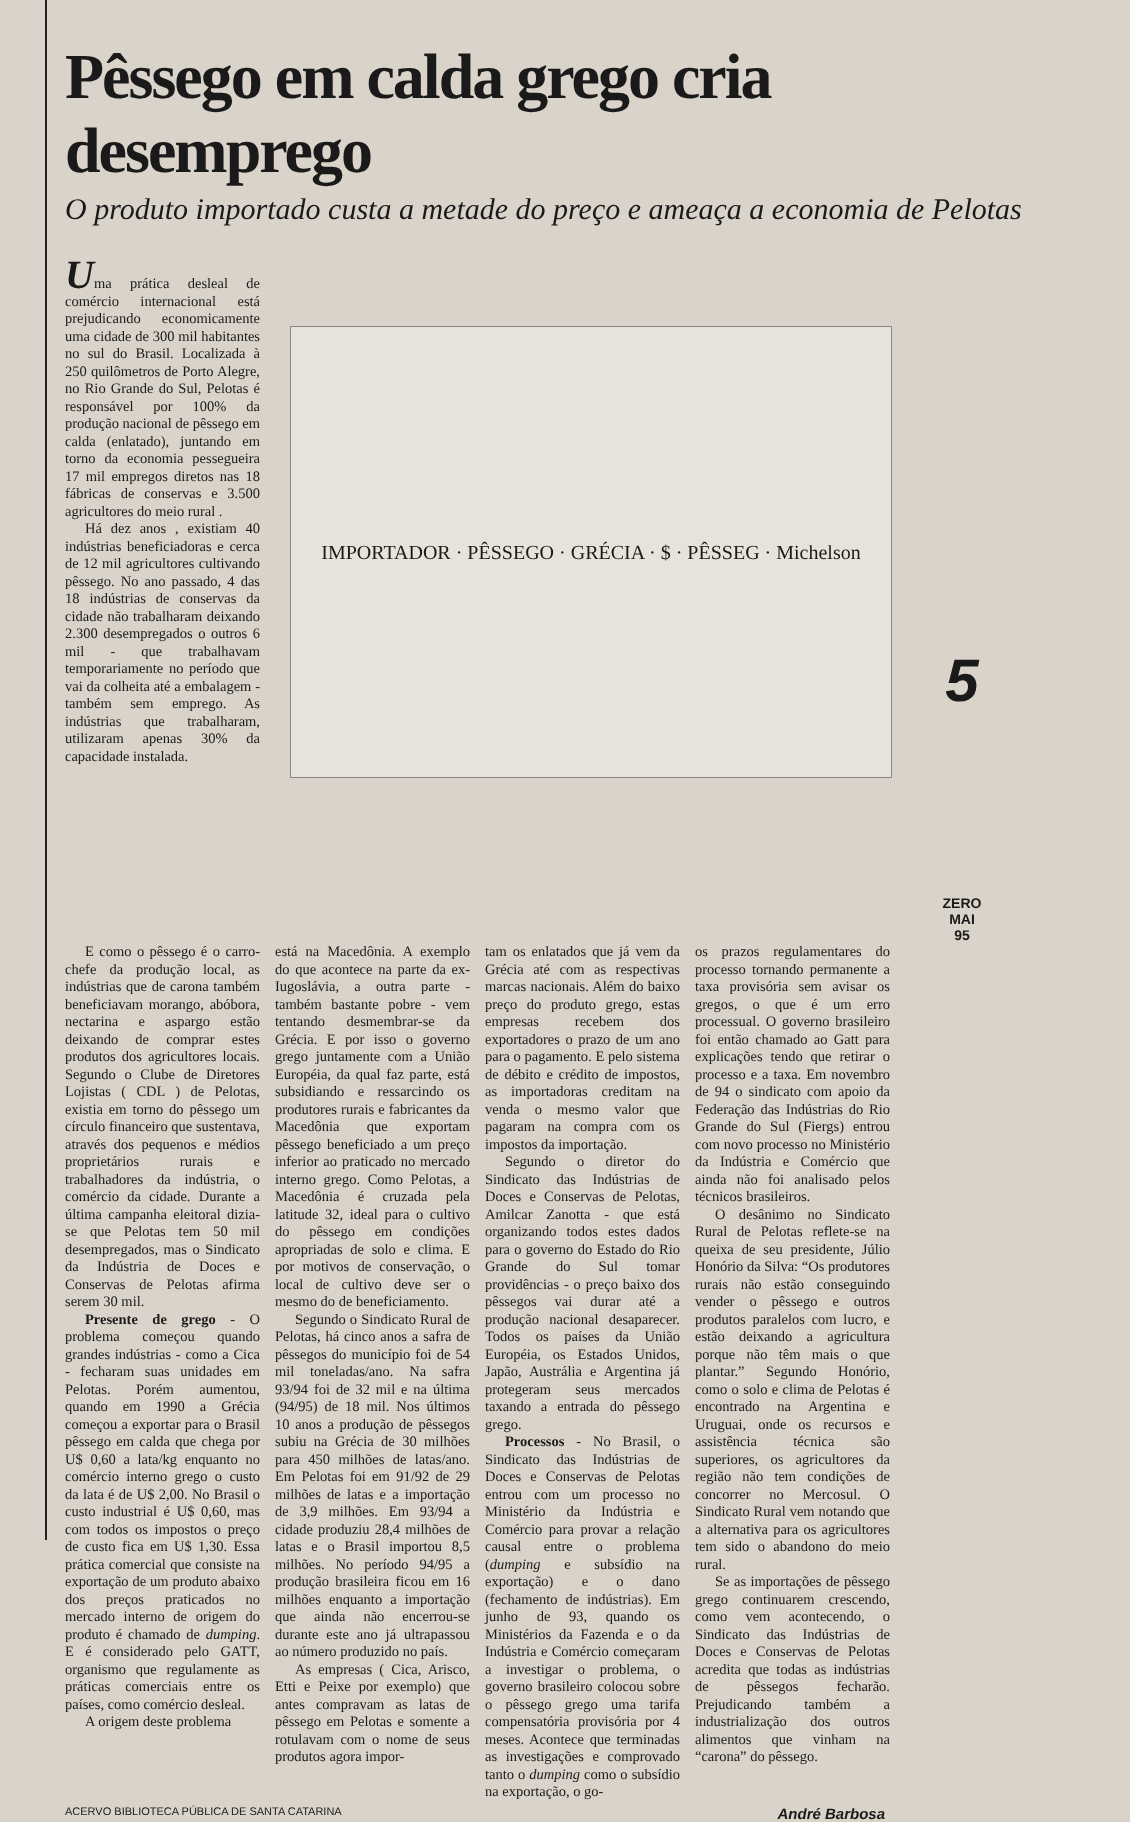Pêssego em calda grego cria desemprego
O produto importado custa a metade do preço e ameaça a economia de Pelotas
Uma prática desleal de comércio internacional está prejudicando economicamente uma cidade de 300 mil habitantes no sul do Brasil. Localizada à 250 quilômetros de Porto Alegre, no Rio Grande do Sul, Pelotas é responsável por 100% da produção nacional de pêssego em calda (enlatado), juntando em torno da economia pessegueira 17 mil empregos diretos nas 18 fábricas de conservas e 3.500 agricultores do meio rural .
Há dez anos , existiam 40 indústrias beneficiadoras e cerca de 12 mil agricultores cultivando pêssego. No ano passado, 4 das 18 indústrias de conservas da cidade não trabalharam deixando 2.300 desempregados o outros 6 mil - que trabalhavam temporariamente no período que vai da colheita até a embalagem - também sem emprego. As indústrias que trabalharam, utilizaram apenas 30% da capacidade instalada.
IMPORTADOR · PÊSSEGO · GRÉCIA · $ · PÊSSEG · Michelson
5
ZERO
MAI
95
E como o pêssego é o carro-chefe da produção local, as indústrias que de carona também beneficiavam morango, abóbora, nectarina e aspargo estão deixando de comprar estes produtos dos agricultores locais. Segundo o Clube de Diretores Lojistas ( CDL ) de Pelotas, existia em torno do pêssego um círculo financeiro que sustentava, através dos pequenos e médios proprietários rurais e trabalhadores da indústria, o comércio da cidade. Durante a última campanha eleitoral dizia-se que Pelotas tem 50 mil desempregados, mas o Sindicato da Indústria de Doces e Conservas de Pelotas afirma serem 30 mil.
Presente de grego - O problema começou quando grandes indústrias - como a Cica - fecharam suas unidades em Pelotas. Porém aumentou, quando em 1990 a Grécia começou a exportar para o Brasil pêssego em calda que chega por U$ 0,60 a lata/kg enquanto no comércio interno grego o custo da lata é de U$ 2,00. No Brasil o custo industrial é U$ 0,60, mas com todos os impostos o preço de custo fica em U$ 1,30. Essa prática comercial que consiste na exportação de um produto abaixo dos preços praticados no mercado interno de origem do produto é chamado de dumping. E é considerado pelo GATT, organismo que regulamente as práticas comerciais entre os países, como comércio desleal.
A origem deste problema
está na Macedônia. A exemplo do que acontece na parte da ex-Iugoslávia, a outra parte - também bastante pobre - vem tentando desmembrar-se da Grécia. E por isso o governo grego juntamente com a União Européia, da qual faz parte, está subsidiando e ressarcindo os produtores rurais e fabricantes da Macedônia que exportam pêssego beneficiado a um preço inferior ao praticado no mercado interno grego. Como Pelotas, a Macedônia é cruzada pela latitude 32, ideal para o cultivo do pêssego em condições apropriadas de solo e clima. E por motivos de conservação, o local de cultivo deve ser o mesmo do de beneficiamento.
Segundo o Sindicato Rural de Pelotas, há cinco anos a safra de pêssegos do município foi de 54 mil toneladas/ano. Na safra 93/94 foi de 32 mil e na última (94/95) de 18 mil. Nos últimos 10 anos a produção de pêssegos subiu na Grécia de 30 milhões para 450 milhões de latas/ano. Em Pelotas foi em 91/92 de 29 milhões de latas e a importação de 3,9 milhões. Em 93/94 a cidade produziu 28,4 milhões de latas e o Brasil importou 8,5 milhões. No período 94/95 a produção brasileira ficou em 16 milhões enquanto a importação que ainda não encerrou-se durante este ano já ultrapassou ao número produzido no país.
As empresas ( Cica, Arisco, Etti e Peixe por exemplo) que antes compravam as latas de pêssego em Pelotas e somente a rotulavam com o nome de seus produtos agora impor-
tam os enlatados que já vem da Grécia até com as respectivas marcas nacionais. Além do baixo preço do produto grego, estas empresas recebem dos exportadores o prazo de um ano para o pagamento. E pelo sistema de débito e crédito de impostos, as importadoras creditam na venda o mesmo valor que pagaram na compra com os impostos da importação.
Segundo o diretor do Sindicato das Indústrias de Doces e Conservas de Pelotas, Amilcar Zanotta - que está organizando todos estes dados para o governo do Estado do Rio Grande do Sul tomar providências - o preço baixo dos pêssegos vai durar até a produção nacional desaparecer. Todos os países da União Européia, os Estados Unidos, Japão, Austrália e Argentina já protegeram seus mercados taxando a entrada do pêssego grego.
Processos - No Brasil, o Sindicato das Indústrias de Doces e Conservas de Pelotas entrou com um processo no Ministério da Indústria e Comércio para provar a relação causal entre o problema (dumping e subsídio na exportação) e o dano (fechamento de indústrias). Em junho de 93, quando os Ministérios da Fazenda e o da Indústria e Comércio começaram a investigar o problema, o governo brasileiro colocou sobre o pêssego grego uma tarifa compensatória provisória por 4 meses. Acontece que terminadas as investigações e comprovado tanto o dumping como o subsídio na exportação, o go-
os prazos regulamentares do processo tornando permanente a taxa provisória sem avisar os gregos, o que é um erro processual. O governo brasileiro foi então chamado ao Gatt para explicações tendo que retirar o processo e a taxa. Em novembro de 94 o sindicato com apoio da Federação das Indústrias do Rio Grande do Sul (Fiergs) entrou com novo processo no Ministério da Indústria e Comércio que ainda não foi analisado pelos técnicos brasileiros.
O desânimo no Sindicato Rural de Pelotas reflete-se na queixa de seu presidente, Júlio Honório da Silva: “Os produtores rurais não estão conseguindo vender o pêssego e outros produtos paralelos com lucro, e estão deixando a agricultura porque não têm mais o que plantar.” Segundo Honório, como o solo e clima de Pelotas é encontrado na Argentina e Uruguai, onde os recursos e assistência técnica são superiores, os agricultores da região não tem condições de concorrer no Mercosul. O Sindicato Rural vem notando que a alternativa para os agricultores tem sido o abandono do meio rural.
Se as importações de pêssego grego continuarem crescendo, como vem acontecendo, o Sindicato das Indústrias de Doces e Conservas de Pelotas acredita que todas as indústrias de pêssegos fecharão. Prejudicando também a industrialização dos outros alimentos que vinham na “carona” do pêssego.
ACERVO BIBLIOTECA PÚBLICA DE SANTA CATARINA André Barbosa